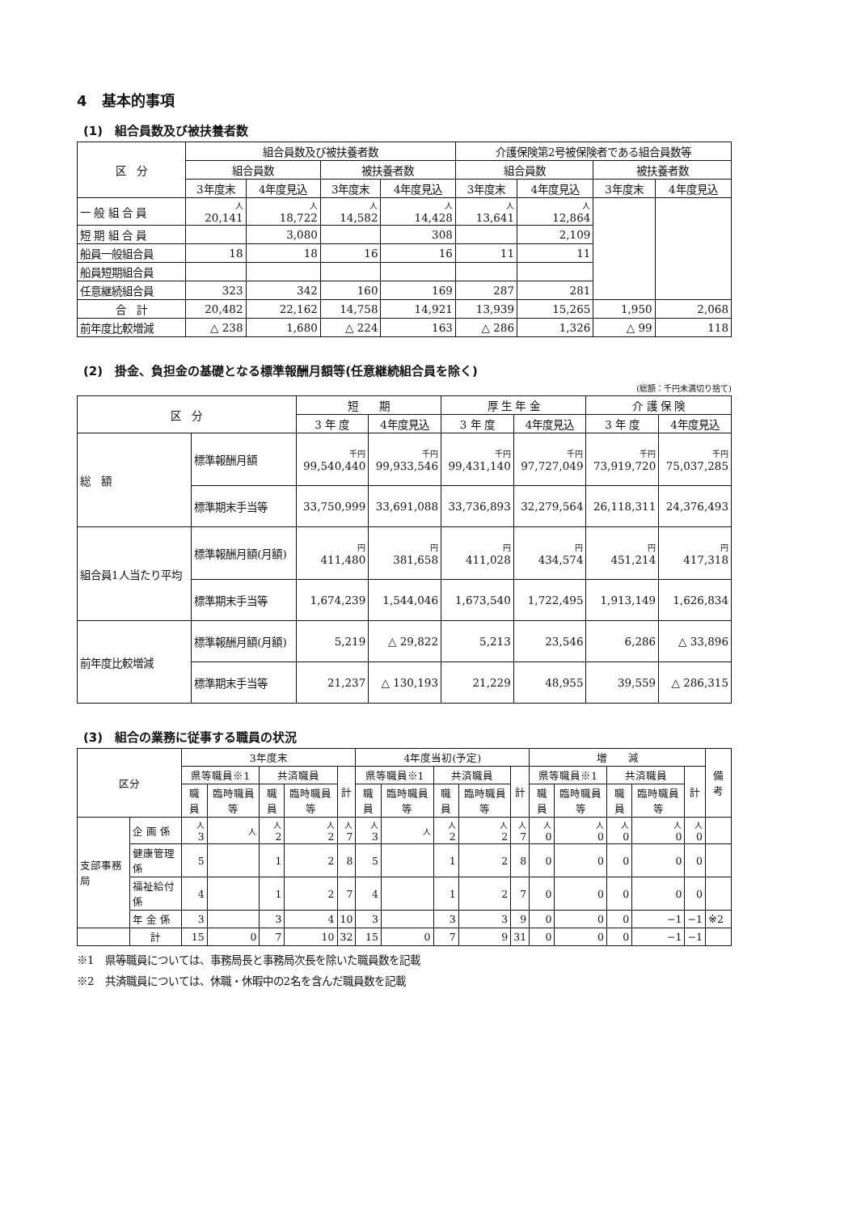4　基本的事項
(1)　組合員数及び被扶養者数
| 区 分 | 組合員数及び被扶養者数 | | | | 介護保険第2号被保険者である組合員数等 | | | |
| --- | --- | --- | --- | --- | --- | --- | --- | --- |
| | 組合員数 | | 被扶養者数 | | 組合員数 | | 被扶養者数 | |
| | 3年度末 | 4年度見込 | 3年度末 | 4年度見込 | 3年度末 | 4年度見込 | 3年度末 | 4年度見込 |
| 一 般 組 合 員 | 人 20,141 | 人 18,722 | 人 14,582 | 人 14,428 | 人 13,641 | 人 12,864 | | |
| 短 期 組 合 員 | | 3,080 | | 308 | | 2,109 | | |
| 船員一般組合員 | 18 | 18 | 16 | 16 | 11 | 11 | | |
| 船員短期組合員 | | | | | | | | |
| 任意継続組合員 | 323 | 342 | 160 | 169 | 287 | 281 | | |
| 合 計 | 20,482 | 22,162 | 14,758 | 14,921 | 13,939 | 15,265 | 1,950 | 2,068 |
| 前年度比較増減 | △ 238 | 1,680 | △ 224 | 163 | △ 286 | 1,326 | △ 99 | 118 |
(2)　掛金、負担金の基礎となる標準報酬月額等(任意継続組合員を除く)
(総額：千円未満切り捨て)
| 区 分 | | 短 期 | | 厚 生 年 金 | | 介 護 保 険 | |
| --- | --- | --- | --- | --- | --- | --- | --- |
| | | 3 年 度 | 4年度見込 | 3 年 度 | 4年度見込 | 3 年 度 | 4年度見込 |
| 総 額 | 標準報酬月額 | 千円 99,540,440 | 千円 99,933,546 | 千円 99,431,140 | 千円 97,727,049 | 千円 73,919,720 | 千円 75,037,285 |
| | 標準期末手当等 | 33,750,999 | 33,691,088 | 33,736,893 | 32,279,564 | 26,118,311 | 24,376,493 |
| 組合員1人当たり平均 | 標準報酬月額(月額) | 円 411,480 | 円 381,658 | 円 411,028 | 円 434,574 | 円 451,214 | 円 417,318 |
| | 標準期末手当等 | 1,674,239 | 1,544,046 | 1,673,540 | 1,722,495 | 1,913,149 | 1,626,834 |
| 前年度比較増減 | 標準報酬月額(月額) | 5,219 | △ 29,822 | 5,213 | 23,546 | 6,286 | △ 33,896 |
| | 標準期末手当等 | 21,237 | △ 130,193 | 21,229 | 48,955 | 39,559 | △ 286,315 |
(3)　組合の業務に従事する職員の状況
| 区分 | | 3年度末 | | | | | 4年度当初(予定) | | | | | 増 減 | | | | | 備考 |
| --- | --- | --- | --- | --- | --- | --- | --- | --- | --- | --- | --- | --- | --- | --- | --- | --- | --- |
| | | 県等職員※1 | | 共済職員 | | 計 | 県等職員※1 | | 共済職員 | | 計 | 県等職員※1 | | 共済職員 | | 計 | |
| | | 職員 | 臨時職員等 | 職員 | 臨時職員等 | | 職員 | 臨時職員等 | 職員 | 臨時職員等 | | 職員 | 臨時職員等 | 職員 | 臨時職員等 | | |
| 支部事務局 | 企 画 係 | 人 3 | 人 | 人 2 | 人 2 | 人 7 | 人 3 | 人 | 人 2 | 人 2 | 人 7 | 人 0 | 人 0 | 人 0 | 人 0 | 人 0 | |
| | 健康管理係 | 5 | | 1 | 2 | 8 | 5 | | 1 | 2 | 8 | 0 | 0 | 0 | 0 | 0 | |
| | 福祉給付係 | 4 | | 1 | 2 | 7 | 4 | | 1 | 2 | 7 | 0 | 0 | 0 | 0 | 0 | |
| | 年 金 係 | 3 | | 3 | 4 | 10 | 3 | | 3 | 3 | 9 | 0 | 0 | 0 | −1 | −1 | ※2 |
| | 計 | 15 | 0 | 7 | 10 | 32 | 15 | 0 | 7 | 9 | 31 | 0 | 0 | 0 | −1 | −1 | |
※1　県等職員については、事務局長と事務局次長を除いた職員数を記載
※2　共済職員については、休職・休暇中の2名を含んだ職員数を記載